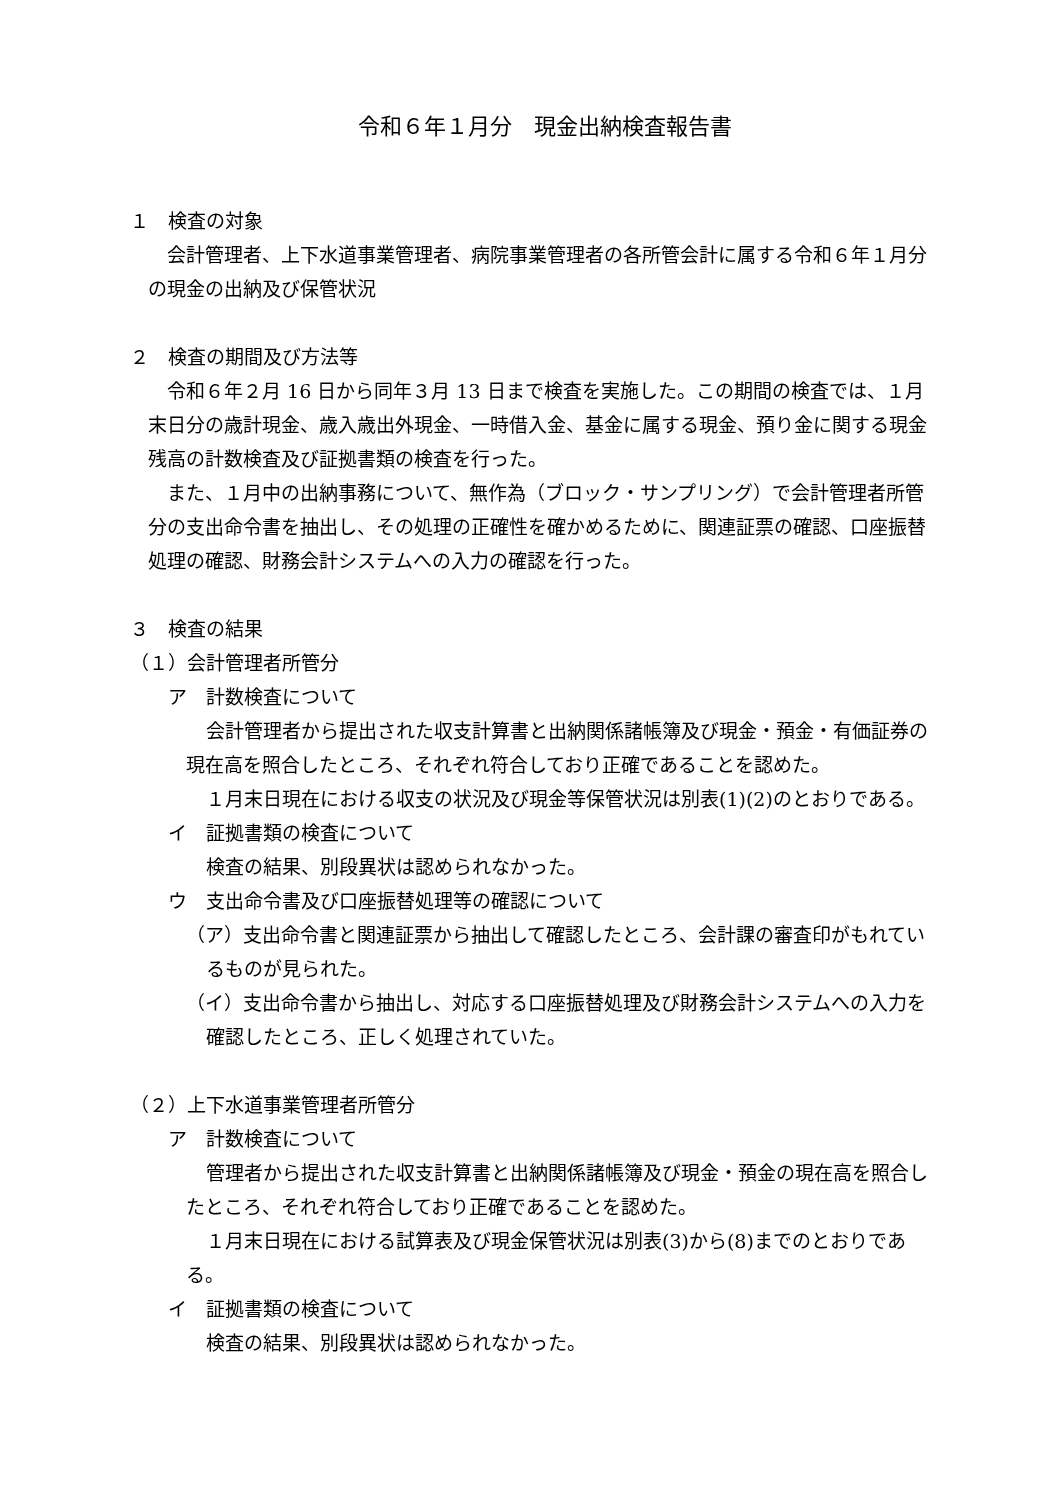令和６年１月分　現金出納検査報告書
１　検査の対象
会計管理者、上下水道事業管理者、病院事業管理者の各所管会計に属する令和６年１月分の現金の出納及び保管状況
２　検査の期間及び方法等
令和６年２月 16 日から同年３月 13 日まで検査を実施した。この期間の検査では、１月末日分の歳計現金、歳入歳出外現金、一時借入金、基金に属する現金、預り金に関する現金残高の計数検査及び証拠書類の検査を行った。
また、１月中の出納事務について、無作為（ブロック・サンプリング）で会計管理者所管分の支出命令書を抽出し、その処理の正確性を確かめるために、関連証票の確認、口座振替処理の確認、財務会計システムへの入力の確認を行った。
３　検査の結果
（１）会計管理者所管分
ア　計数検査について
会計管理者から提出された収支計算書と出納関係諸帳簿及び現金・預金・有価証券の現在高を照合したところ、それぞれ符合しており正確であることを認めた。
１月末日現在における収支の状況及び現金等保管状況は別表(1)(2)のとおりである。
イ　証拠書類の検査について
検査の結果、別段異状は認められなかった。
ウ　支出命令書及び口座振替処理等の確認について
（ア）支出命令書と関連証票から抽出して確認したところ、会計課の審査印がもれているものが見られた。
（イ）支出命令書から抽出し、対応する口座振替処理及び財務会計システムへの入力を確認したところ、正しく処理されていた。
（２）上下水道事業管理者所管分
ア　計数検査について
管理者から提出された収支計算書と出納関係諸帳簿及び現金・預金の現在高を照合したところ、それぞれ符合しており正確であることを認めた。
１月末日現在における試算表及び現金保管状況は別表(3)から(8)までのとおりである。
イ　証拠書類の検査について
検査の結果、別段異状は認められなかった。